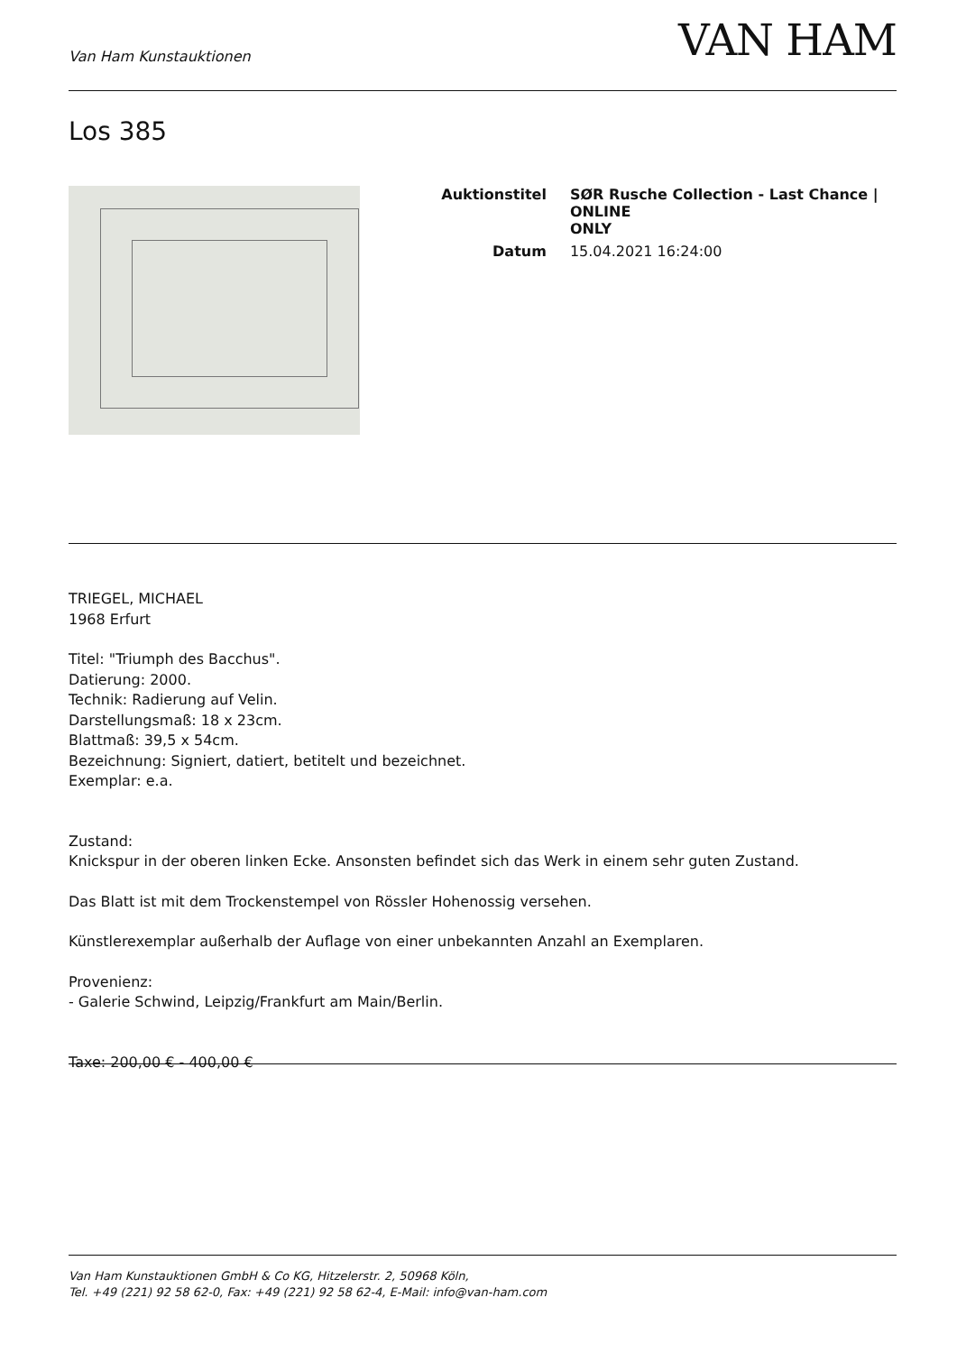Van Ham Kunstauktionen
VAN HAM
Los 385
| Auktionstitel | SØR Rusche Collection - Last Chance / ONLINE ONLY |
| Datum | 15.04.2021 16:24:00 |
TRIEGEL, MICHAEL
1968 Erfurt
Titel: "Triumph des Bacchus".
Datierung: 2000.
Technik: Radierung auf Velin.
Darstellungsmaß: 18 x 23cm.
Blattmaß: 39,5 x 54cm.
Bezeichnung: Signiert, datiert, betitelt und bezeichnet.
Exemplar: e.a.
Zustand:
Knickspur in der oberen linken Ecke. Ansonsten befindet sich das Werk in einem sehr guten Zustand.
Das Blatt ist mit dem Trockenstempel von Rössler Hohenossig versehen.
Künstlerexemplar außerhalb der Auflage von einer unbekannten Anzahl an Exemplaren.
Provenienz:
- Galerie Schwind, Leipzig/Frankfurt am Main/Berlin.
Taxe: 200,00 € - 400,00 €
Van Ham Kunstauktionen GmbH & Co KG, Hitzelerstr. 2, 50968 Köln,
Tel. +49 (221) 92 58 62-0, Fax: +49 (221) 92 58 62-4, E-Mail: info@van-ham.com